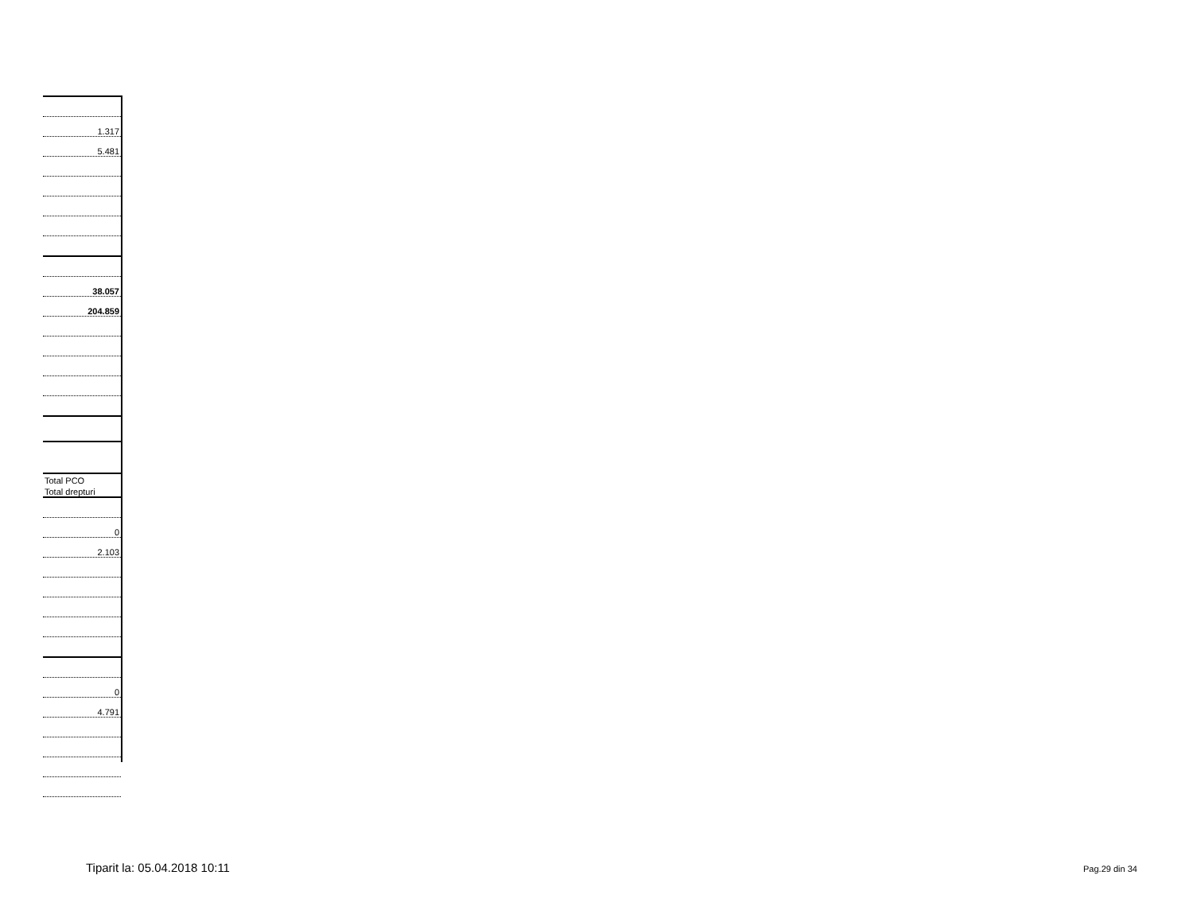| 1.317 |
| 5.481 |
| 38.057 |
| 204.859 |
| Total PCO |
| Total drepturi |
| 0 |
| 2.103 |
| 0 |
| 4.791 |
Tiparit la: 05.04.2018 10:11 Pag.29 din 34